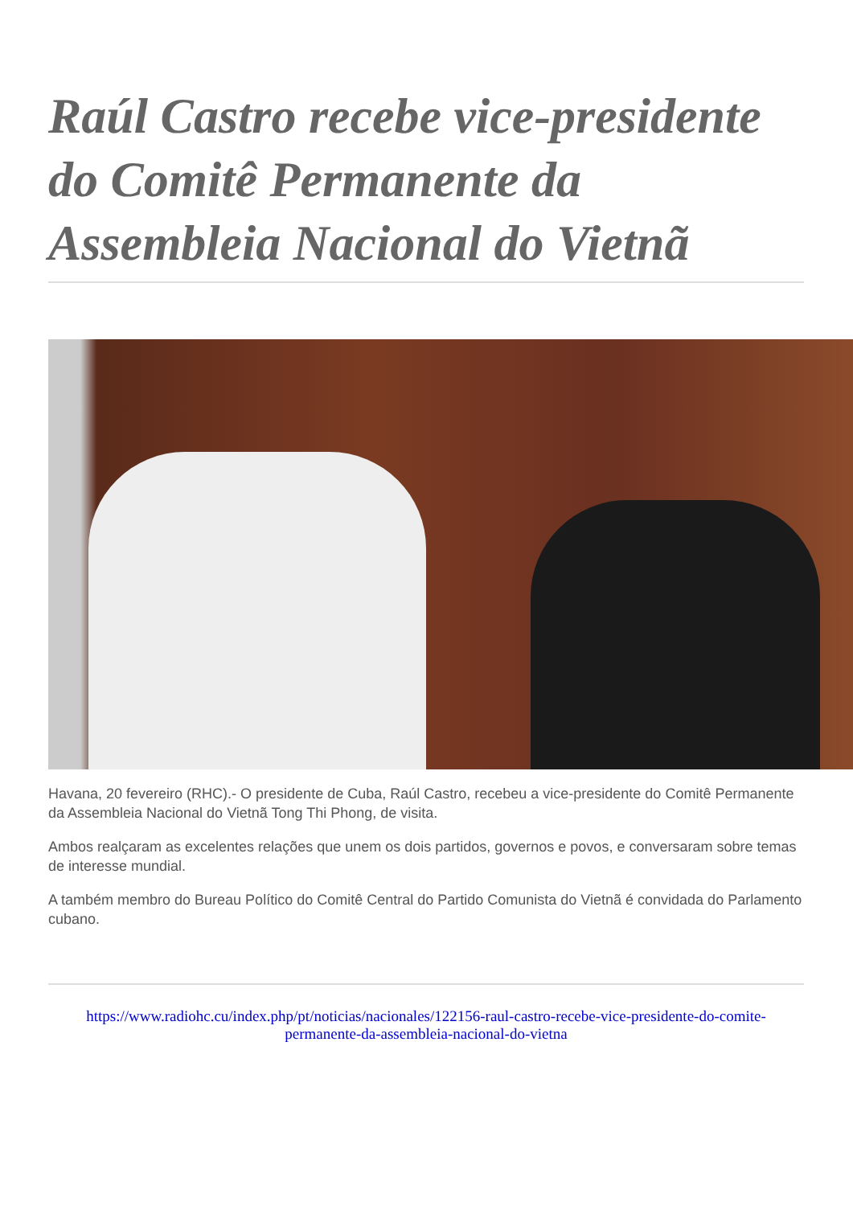Raúl Castro recebe vice-presidente do Comitê Permanente da Assembleia Nacional do Vietnã
Havana, 20 fevereiro (RHC).- O presidente de Cuba, Raúl Castro, recebeu a vice-presidente do Comitê Permanente da Assembleia Nacional do Vietnã Tong Thi Phong, de visita.
Ambos realçaram as excelentes relações que unem os dois partidos, governos e povos, e conversaram sobre temas de interesse mundial.
A também membro do Bureau Político do Comitê Central do Partido Comunista do Vietnã é convidada do Parlamento cubano.
https://www.radiohc.cu/index.php/pt/noticias/nacionales/122156-raul-castro-recebe-vice-presidente-do-comite-permanente-da-assembleia-nacional-do-vietna